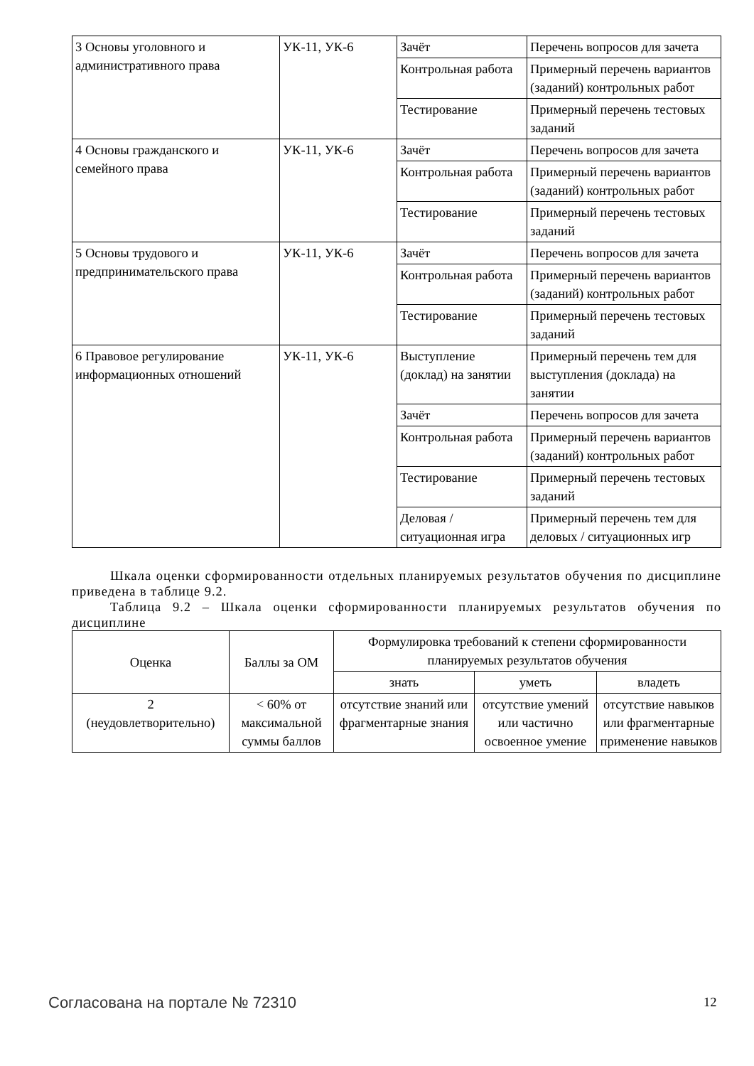| 3 Основы уголовного и административного права | УК-11, УК-6 | Зачёт | Перечень вопросов для зачета |
| | | Контрольная работа | Примерный перечень вариантов (заданий) контрольных работ |
| | | Тестирование | Примерный перечень тестовых заданий |
| 4 Основы гражданского и семейного права | УК-11, УК-6 | Зачёт | Перечень вопросов для зачета |
| | | Контрольная работа | Примерный перечень вариантов (заданий) контрольных работ |
| | | Тестирование | Примерный перечень тестовых заданий |
| 5 Основы трудового и предпринимательского права | УК-11, УК-6 | Зачёт | Перечень вопросов для зачета |
| | | Контрольная работа | Примерный перечень вариантов (заданий) контрольных работ |
| | | Тестирование | Примерный перечень тестовых заданий |
| 6 Правовое регулирование информационных отношений | УК-11, УК-6 | Выступление (доклад) на занятии | Примерный перечень тем для выступления (доклада) на занятии |
| | | Зачёт | Перечень вопросов для зачета |
| | | Контрольная работа | Примерный перечень вариантов (заданий) контрольных работ |
| | | Тестирование | Примерный перечень тестовых заданий |
| | | Деловая / ситуационная игра | Примерный перечень тем для деловых / ситуационных игр |
Шкала оценки сформированности отдельных планируемых результатов обучения по дисциплине приведена в таблице 9.2.
Таблица 9.2 – Шкала оценки сформированности планируемых результатов обучения по дисциплине
| Оценка | Баллы за ОМ | Формулировка требований к степени сформированности планируемых результатов обучения | | |
| --- | --- | --- | --- | --- |
| | | знать | уметь | владеть |
| 2 (неудовлетворительно) | < 60% от максимальной суммы баллов | отсутствие знаний или фрагментарные знания | отсутствие умений или частично освоенное умение | отсутствие навыков или фрагментарные применение навыков |
Согласована на портале № 72310 12